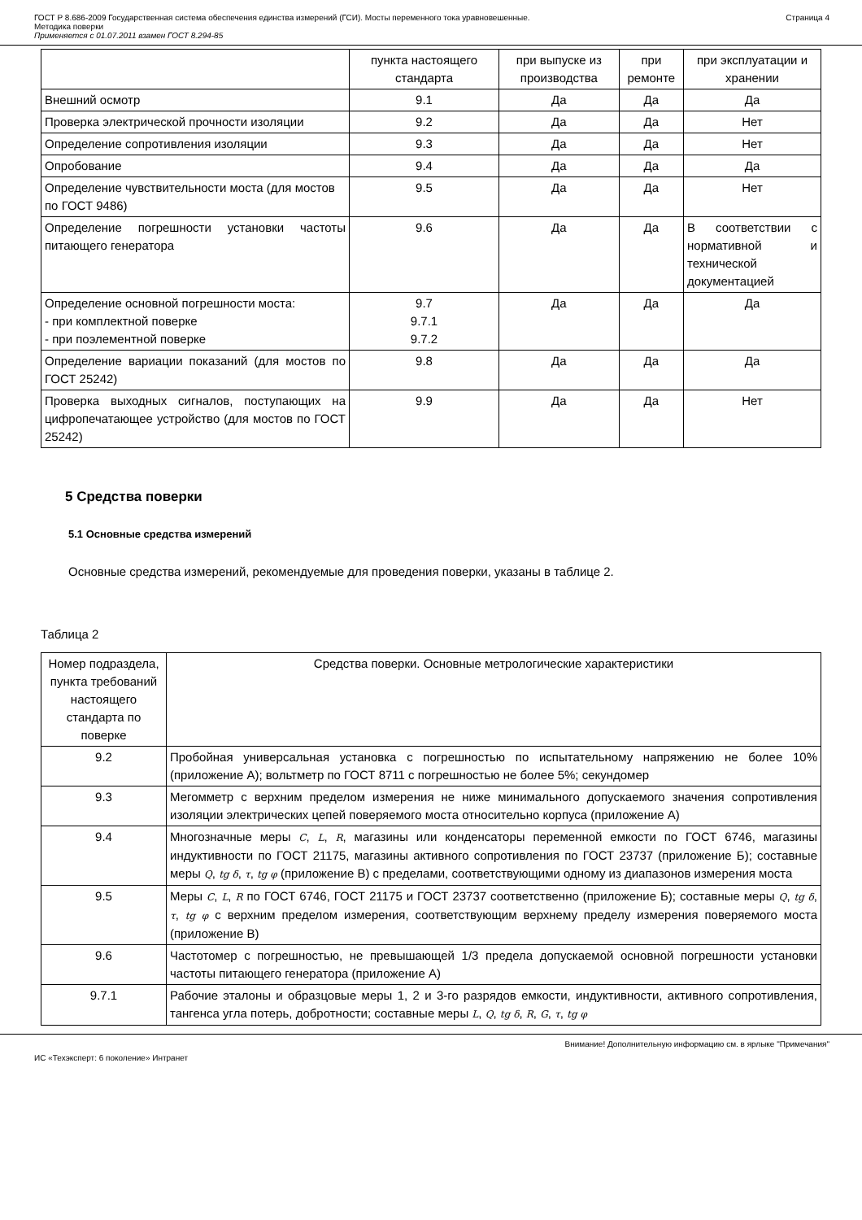ГОСТ Р 8.686-2009 Государственная система обеспечения единства измерений (ГСИ). Мосты переменного тока уравновешенные.
Методика поверки
Применяется с 01.07.2011 взамен ГОСТ 8.294-85
Страница 4
| | пункта настоящего стандарта | при выпуске из производства | при ремонте | при эксплуатации и хранении |
| Внешний осмотр | 9.1 | Да | Да | Да |
| Проверка электрической прочности изоляции | 9.2 | Да | Да | Нет |
| Определение сопротивления изоляции | 9.3 | Да | Да | Нет |
| Опробование | 9.4 | Да | Да | Да |
| Определение чувствительности моста (для мостов по ГОСТ 9486) | 9.5 | Да | Да | Нет |
| Определение погрешности установки частоты питающего генератора | 9.6 | Да | Да | В соответствии с нормативной и технической документацией |
| Определение основной погрешности моста: - при комплектной поверке - при поэлементной поверке | 9.7 9.7.1 9.7.2 | Да | Да | Да |
| Определение вариации показаний (для мостов по ГОСТ 25242) | 9.8 | Да | Да | Да |
| Проверка выходных сигналов, поступающих на цифропечатающее устройство (для мостов по ГОСТ 25242) | 9.9 | Да | Да | Нет |
5 Средства поверки
5.1 Основные средства измерений
Основные средства измерений, рекомендуемые для проведения поверки, указаны в таблице 2.
Таблица 2
| Номер подраздела, пункта требований настоящего стандарта по поверке | Средства поверки. Основные метрологические характеристики |
| 9.2 | Пробойная универсальная установка с погрешностью по испытательному напряжению не более 10% (приложение А); вольтметр по ГОСТ 8711 с погрешностью не более 5%; секундомер |
| 9.3 | Мегомметр с верхним пределом измерения не ниже минимального допускаемого значения сопротивления изоляции электрических цепей поверяемого моста относительно корпуса (приложение А) |
| 9.4 | Многозначные меры C , L , R , магазины или конденсаторы переменной емкости по ГОСТ 6746, магазины индуктивности по ГОСТ 21175, магазины активного сопротивления по ГОСТ 23737 (приложение Б); составные меры Q , tg δ , τ , tg φ (приложение В) с пределами, соответствующими одному из диапазонов измерения моста |
| 9.5 | Меры C , L , R по ГОСТ 6746, ГОСТ 21175 и ГОСТ 23737 соответственно (приложение Б); составные меры Q , tg δ , τ , tg φ с верхним пределом измерения, соответствующим верхнему пределу измерения поверяемого моста (приложение В) |
| 9.6 | Частотомер с погрешностью, не превышающей 1/3 предела допускаемой основной погрешности установки частоты питающего генератора (приложение А) |
| 9.7.1 | Рабочие эталоны и образцовые меры 1, 2 и 3-го разрядов емкости, индуктивности, активного сопротивления, тангенса угла потерь, добротности; составные меры L , Q , tg δ , R , G , τ , tg φ |
Внимание! Дополнительную информацию см. в ярлыке "Примечания"
ИС «Техэксперт: 6 поколение» Интранет